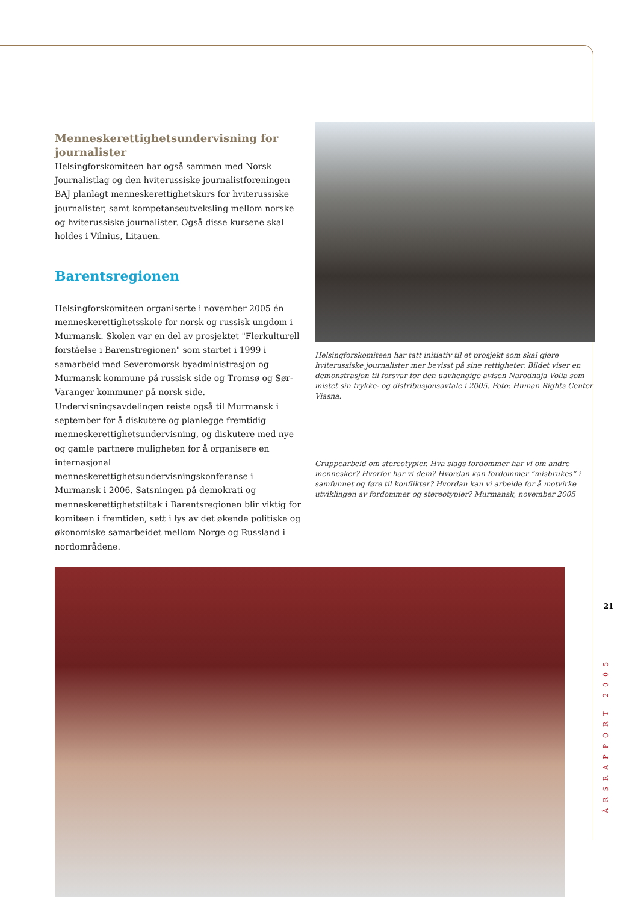Menneskerettighetsundervisning for journalister
Helsingforskomiteen har også sammen med Norsk Journalist­lag og den hviterussiske journalistforeningen BAJ planlagt menneskerettighetskurs for hviterussiske journalister, samt kompetanseutveksling mellom norske og hviterussiske jour­nalister. Også disse kursene skal holdes i Vilnius, Litauen.
Barentsregionen
Helsingforskomiteen organiserte i november 2005 én menneskerettighetsskole for norsk og russisk ungdom i Murmansk. Skolen var en del av prosjektet "Flerkulturell forståelse i Barenstregionen" som startet i 1999 i samarbeid med Severomorsk byadministrasjon og Murmansk kommune på russisk side og Tromsø og Sør-Varanger kommuner på norsk side. Undervisningsavdelingen reiste også til Murmansk i september for å diskutere og planlegge fremtidig menneskerettighetsundervisning, og diskutere med nye og gamle partnere muligheten for å organisere en internasjonal menneskerettighetsundervisningskonferanse i Murmansk i 2006. Satsningen på demokrati og menneskerettighetstiltak i Barentsregionen blir viktig for komiteen i fremtiden, sett i lys av det økende politiske og økonomiske samarbeidet mellom Norge og Russland i nordområdene.
Helsingforskomiteen har tatt initiativ til et prosjekt som skal gjøre hviterussiske journalister mer bevisst på sine rettigheter. Bildet viser en demonstrasjon til forsvar for den uavhengige avisen Narodnaja Volia som mistet sin trykke- og distribusjonsavtale i 2005. Foto: Human Rights Center Viasna.
Gruppearbeid om stereotypier. Hva slags fordommer har vi om andre mennesker? Hvorfor har vi dem? Hvordan kan fordommer ”misbrukes” i samfunnet og føre til konflikter? Hvordan kan vi arbeide for å motvirke utviklingen av fordommer og stereotypier? Murmansk, november 2005
21
ÅRSRAPPORT 2005